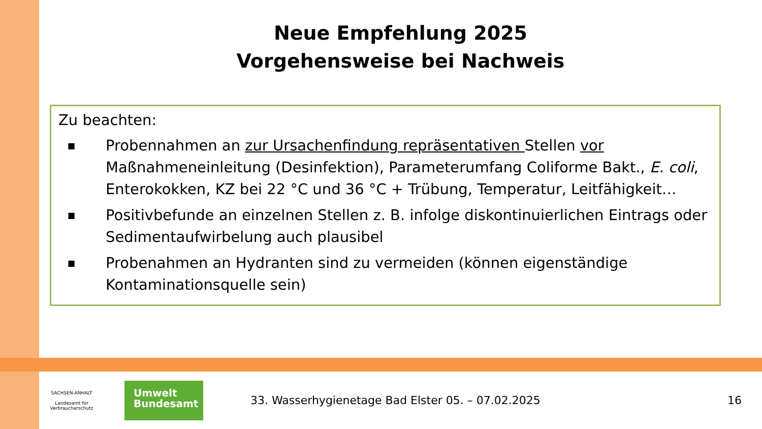Neue Empfehlung 2025
Vorgehensweise bei Nachweis
Zu beachten:
■ Probennahmen an zur Ursachenfindung repräsentativen Stellen vor Maßnahmeneinleitung (Desinfektion), Parameterumfang Coliforme Bakt., E. coli, Enterokokken, KZ bei 22 °C und 36 °C + Trübung, Temperatur, Leitfähigkeit…
■ Positivbefunde an einzelnen Stellen z. B. infolge diskontinuierlichen Eintrags oder Sedimentaufwirbelung auch plausibel
■ Probenahmen an Hydranten sind zu vermeiden (können eigenständige Kontaminationsquelle sein)
SACHSEN-ANHALT
Landesamt für
Verbraucherschutz
Umwelt
Bundesamt
33. Wasserhygienetage Bad Elster 05. – 07.02.2025
16